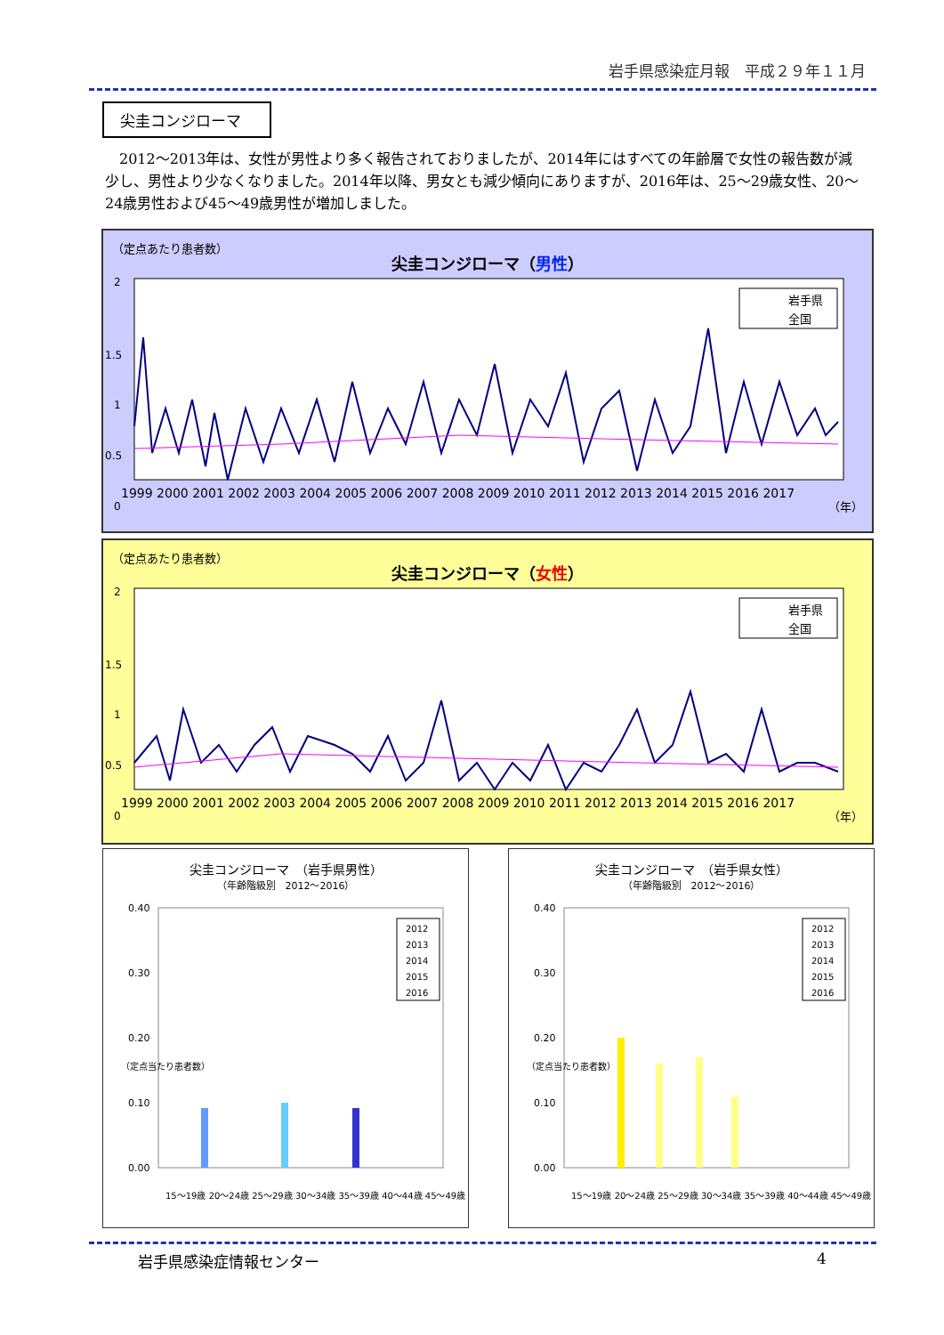岩手県感染症月報　平成２９年１１月
尖圭コンジローマ
2012～2013年は、女性が男性より多く報告されておりましたが、2014年にはすべての年齢層で女性の報告数が減少し、男性より少なくなりました。2014年以降、男女とも減少傾向にありますが、2016年は、25～29歳女性、20～24歳男性および45～49歳男性が増加しました。
（定点あたり患者数）
尖圭コンジローマ（男性）
2
1.5
1
0.5
0
岩手県
全国
1999 2000 2001 2002 2003 2004 2005 2006 2007 2008 2009 2010 2011 2012 2013 2014 2015 2016 2017
（年）
（定点あたり患者数）
尖圭コンジローマ（女性）
2
1.5
1
0.5
0
岩手県
全国
1999 2000 2001 2002 2003 2004 2005 2006 2007 2008 2009 2010 2011 2012 2013 2014 2015 2016 2017
（年）
尖圭コンジローマ　（岩手県男性）
（年齢階級別　2012～2016）
0.40
0.30
0.20
0.10
0.00
2012
2013
2014
2015
2016
15～19歳 20～24歳 25～29歳 30～34歳 35～39歳 40～44歳 45～49歳
（定点当たり患者数）
尖圭コンジローマ　（岩手県女性）
（年齢階級別　2012～2016）
0.40
0.30
0.20
0.10
0.00
2012
2013
2014
2015
2016
15～19歳 20～24歳 25～29歳 30～34歳 35～39歳 40～44歳 45～49歳
（定点当たり患者数）
岩手県感染症情報センター 4